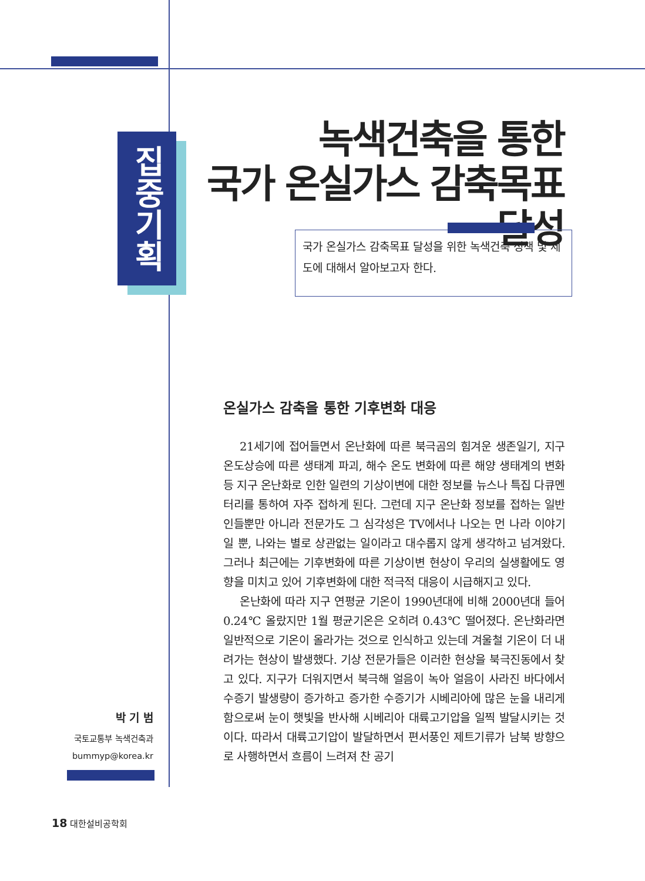집중기획
녹색건축을 통한
국가 온실가스 감축목표 달성
국가 온실가스 감축목표 달성을 위한 녹색건축 정책 및 제도에 대해서 알아보고자 한다.
온실가스 감축을 통한 기후변화 대응
21세기에 접어들면서 온난화에 따른 북극곰의 힘겨운 생존일기, 지구 온도상승에 따른 생태계 파괴, 해수 온도 변화에 따른 해양 생태계의 변화 등 지구 온난화로 인한 일련의 기상이변에 대한 정보를 뉴스나 특집 다큐멘터리를 통하여 자주 접하게 된다. 그런데 지구 온난화 정보를 접하는 일반인들뿐만 아니라 전문가도 그 심각성은 TV에서나 나오는 먼 나라 이야기일 뿐, 나와는 별로 상관없는 일이라고 대수롭지 않게 생각하고 넘겨왔다. 그러나 최근에는 기후변화에 따른 기상이변 현상이 우리의 실생활에도 영향을 미치고 있어 기후변화에 대한 적극적 대응이 시급해지고 있다.
온난화에 따라 지구 연평균 기온이 1990년대에 비해 2000년대 들어 0.24℃ 올랐지만 1월 평균기온은 오히려 0.43℃ 떨어졌다. 온난화라면 일반적으로 기온이 올라가는 것으로 인식하고 있는데 겨울철 기온이 더 내려가는 현상이 발생했다. 기상 전문가들은 이러한 현상을 북극진동에서 찾고 있다. 지구가 더워지면서 북극해 얼음이 녹아 얼음이 사라진 바다에서 수증기 발생량이 증가하고 증가한 수증기가 시베리아에 많은 눈을 내리게 함으로써 눈이 햇빛을 반사해 시베리아 대륙고기압을 일찍 발달시키는 것이다. 따라서 대륙고기압이 발달하면서 편서풍인 제트기류가 남북 방향으로 사행하면서 흐름이 느려져 찬 공기
박 기 범
국토교통부 녹색건축과
bummyp@korea.kr
18 대한설비공학회